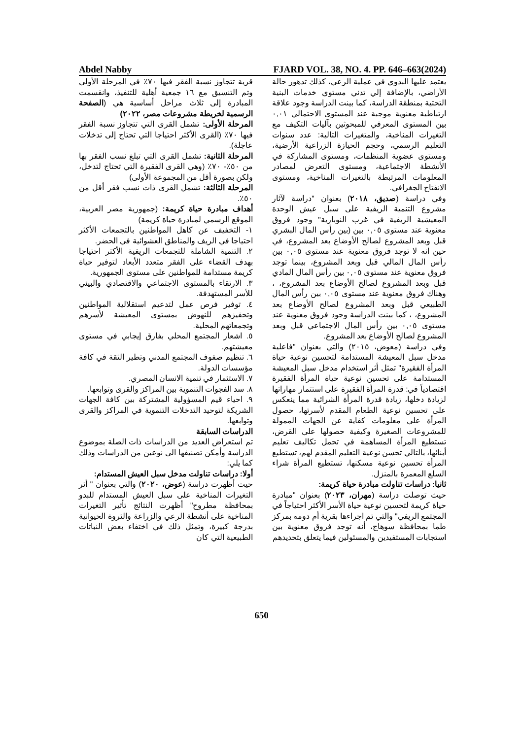Abdel Nabby FJARD VOL. 38, NO. 4. PP. 646–663(2024)
قرية تتجاوز نسبة الفقر فيها ٧٠٪ في المرحلة الأولى وتم التنسيق مع ١٦ جمعية أهلية للتنفيذ، وانقسمت المبادرة إلى ثلاث مراحل أساسية هي (الصفحة الرسمية لخريطة مشروعات مصر، ٢٠٢٢)
المرحلة الأولى: تشمل القرى التي تتجاوز نسبة الفقر فيها ٧٠٪ (القرى الأكثر احتياجا التي تحتاج إلى تدخلات عاجلة).
المرحلة الثانية: تشمل القرى التي تبلغ نسب الفقر بها من ٥٠٪- ٧٠٪ (وهي القرى الفقيرة التي تحتاج لتدخل، ولكن بصورة أقل من المجموعة الأولى)
المرحلة الثالثة: تشمل القرى ذات نسب فقر أقل من ٥٠٪.
أهداف مبادرة حياة كريمة: (جمهورية مصر العربية، الموقع الرسمي لمبادرة حياة كريمة)
١- التخفيف عن كاهل المواطنين بالتجمعات الأكثر احتياجا في الريف والمناطق العشوائية في الحضر.
٢. التنمية الشاملة للتجمعات الريفية الأكثر احتياجا بهدف القضاء على الفقر متعدد الأبعاد لتوفير حياة كريمة مستدامة للمواطنين على مستوى الجمهورية.
٣. الارتقاء بالمستوى الاجتماعي والاقتصادي والبيئي للأسر المستهدفة.
٤. توفير فرص عمل لتدعيم استقلالية المواطنين وتحفيزهم للنهوض بمستوى المعيشة لأسرهم وتجمعاتهم المحلية.
٥. اشعار المجتمع المحلي بفارق إيجابي في مستوى معيشتهم.
٦. تنظيم صفوف المجتمع المدني وتطير الثقة في كافة مؤسسات الدولة.
٧. الاستثمار في تنمية الانسان المصري.
٨. سد الفجوات التنموية بين المراكز والقرى وتوابعها.
٩. احياء قيم المسؤولية المشتركة بين كافة الجهات الشريكة لتوحيد التدخلات التنموية في المراكز والقرى وتوابعها.
الدراسات السابقة
تم استعراض العديد من الدراسات ذات الصلة بموضوع الدراسة وأمكن تصنيفها الى نوعين من الدراسات وذلك كما يلي:
أولا: دراسات تناولت مدخل سبل العيش المستدام:
حيث أظهرت دراسة (عوض، ٢٠٢٠) والتي بعنوان " أثر التغيرات المناخية على سبل العيش المستدام للبدو بمحافظة مطروح" أظهرت النتائج تأثير التغيرات المناخية على أنشطة الرعي والزراعة والثروة الحيوانية بدرجة كبيرة، وتمثل ذلك في اختفاء بعض النباتات الطبيعية التي كان
يعتمد عليها البدوي في عملية الرعي، كذلك تدهور حالة الأراضي، بالإضافة إلي تدني مستوي خدمات البنية التحتية بمنطقة الدراسة، كما بينت الدراسة وجود علاقة ارتباطية معنوية موجبة عند المستوى الاحتمالي ٠,٠١ بين المستوى المعرفي للمبحوثين بآليات التكيف مع التغيرات المناخية، والمتغيرات التالية: عدد سنوات التعليم الرسمي، وحجم الحيازة الزراعية الأرضية، ومستوى عضوية المنظمات، ومستوى المشاركة في الأنشطة الاجتماعية، ومستوى التعرض لمصادر المعلومات المرتبطة بالتغيرات المناخية، ومستوى الانفتاح الجغرافي.
وفي دراسة (صديق، ٢٠١٨) بعنوان "دراسة لآثار مشروع التنمية الريفية على سبل عيش الوحدة المعيشية الريفية في غرب النوبارية" وجود فروق معنوية عند مستوى ٠,٠٥ بين (بين رأس المال البشري قبل وبعد المشروع لصالح الأوضاع بعد المشروع، في حين انه لا توجد فروق معنوية عند مستوى ٠,٠٥ بين رأس المال المالي قبل وبعد المشروع، بينما توجد فروق معنوية عند مستوى ٠,٠٥ بين رأس المال المادي قبل وبعد المشروع لصالح الأوضاع بعد المشروع، ، وهناك فروق معنوية عند مستوى ٠,٠٥ بين رأس المال الطبيعي قبل وبعد المشروع لصالح الأوضاع بعد المشروع، ، كما بينت الدراسة وجود فروق معنوية عند مستوى ٠,٠٥ بين رأس المال الاجتماعي قبل وبعد المشروع لصالح الأوضاع بعد المشروع.
وفي دراسة (معوض، ٢٠١٥) والتي بعنوان "فاعلية مدخل سبل المعيشة المستدامة لتحسين نوعية حياة المرأة الفقيرة" تمثل أثر استخدام مدخل سبل المعيشة المستدامة على تحسين نوعية حياة المرأة الفقيرة اقتصادياً في: قدرة المرأة الفقيرة على استثمار مهاراتها لزيادة دخلها، زيادة قدرة المرأة الشرائية مما ينعكس على تحسين نوعية الطعام المقدم لأسرتها، حصول المرأة على معلومات كفاية عن الجهات الممولة للمشروعات الصغيرة وكيفية حصولها على القرض، تستطيع المرأة المساهمة في تحمل تكاليف تعليم أبنائها، بالتالي تحسن نوعية التعليم المقدم لهم، تستطيع المرأة تحسين نوعية مسكنها، تستطيع المرأة شراء السلع المعمرة بالمنزل.
ثانيا: دراسات تناولت مبادرة حياة كريمة:
حيث توصلت دراسة (مهران، ٢٠٢٣) بعنوان "مبادرة حياة كريمة لتحسين نوعية حياة الأسر الأكثر احتياجاً في المجتمع الريفي" والتي تم اجراءها بقرية أم دومه بمركز طما بمحافظة سوهاج، أنه توجد فروق معنوية بين استجابات المستفيدين والمسئولين فيما يتعلق بتحديدهم
650